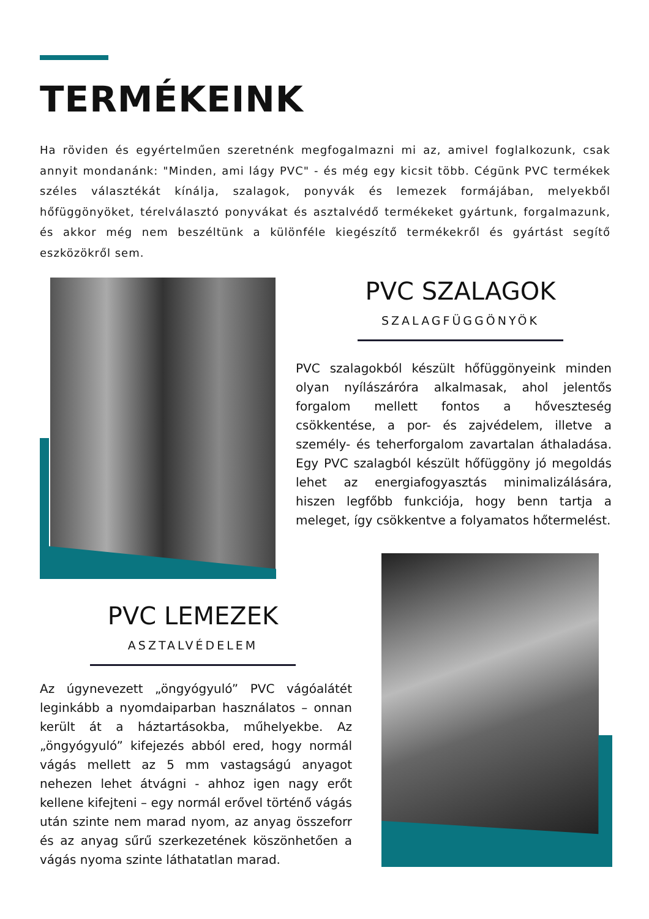TERMÉKEINK
Ha röviden és egyértelműen szeretnénk megfogalmazni mi az, amivel foglalkozunk, csak annyit mondanánk: "Minden, ami lágy PVC" - és még egy kicsit több. Cégünk PVC termékek széles választékát kínálja, szalagok, ponyvák és lemezek formájában, melyekből hőfüggönyöket, térelválasztó ponyvákat és asztalvédő termékeket gyártunk, forgalmazunk, és akkor még nem beszéltünk a különféle kiegészítő termékekről és gyártást segítő eszközökről sem.
PVC SZALAGOK
SZALAGFÜGGÖNYÖK
PVC szalagokból készült hőfüggönyeink minden olyan nyílászáróra alkalmasak, ahol jelentős forgalom mellett fontos a hőveszteség csökkentése, a por- és zajvédelem, illetve a személy- és teherforgalom zavartalan áthaladása. Egy PVC szalagból készült hőfüggöny jó megoldás lehet az energiafogyasztás minimalizálására, hiszen legfőbb funkciója, hogy benn tartja a meleget, így csökkentve a folyamatos hőtermelést.
PVC LEMEZEK
ASZTALVÉDELEM
Az úgynevezett „öngyógyuló” PVC vágóalátét leginkább a nyomdaiparban használatos – onnan került át a háztartásokba, műhelyekbe. Az „öngyógyuló” kifejezés abból ered, hogy normál vágás mellett az 5 mm vastagságú anyagot nehezen lehet átvágni - ahhoz igen nagy erőt kellene kifejteni – egy normál erővel történő vágás után szinte nem marad nyom, az anyag összeforr és az anyag sűrű szerkezetének köszönhetően a vágás nyoma szinte láthatatlan marad.